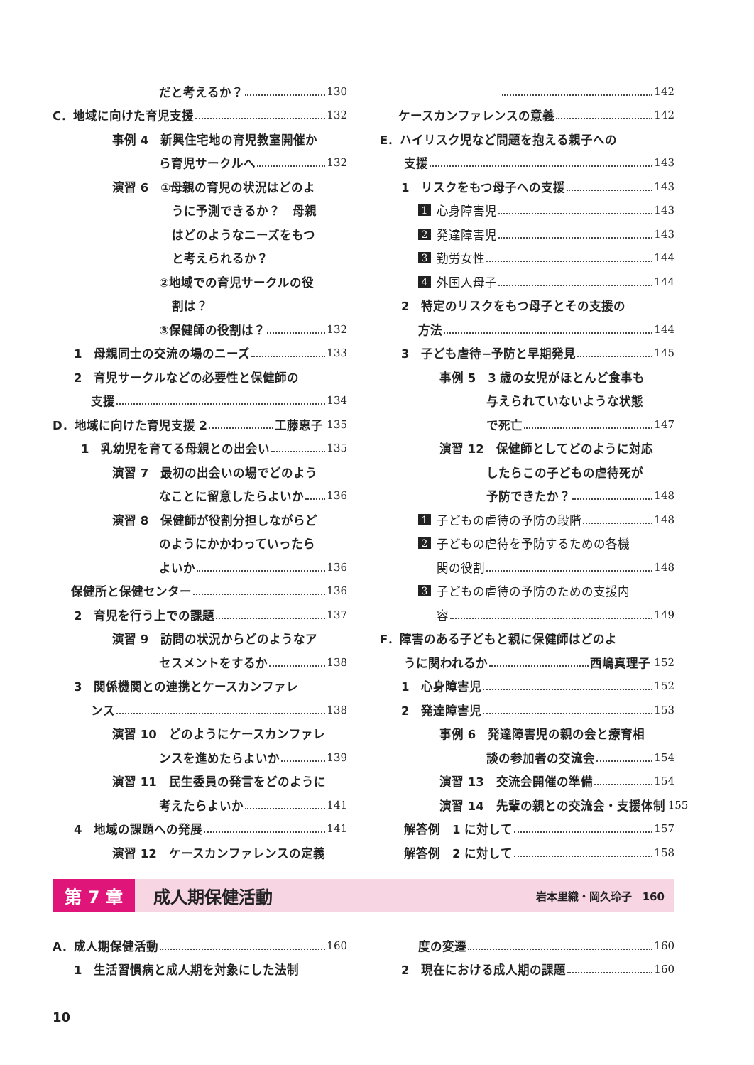だと考えるか？ 130
C．地域に向けた育児支援 132
事例 4　新興住宅地の育児教室開催か
ら育児サークルへ 132
演習 6　①母親の育児の状況はどのよ
うに予測できるか？　母親
はどのようなニーズをもつ
と考えられるか？
②地域での育児サークルの役
割は？
③保健師の役割は？ 132
1　母親同士の交流の場のニーズ 133
2　育児サークルなどの必要性と保健師の
支援 134
D．地域に向けた育児支援 2 工藤恵子 135
1　乳幼児を育てる母親との出会い 135
演習 7　最初の出会いの場でどのよう
なことに留意したらよいか 136
演習 8　保健師が役割分担しながらど
のようにかかわっていったら
よいか 136
保健所と保健センター 136
2　育児を行う上での課題 137
演習 9　訪問の状況からどのようなア
セスメントをするか 138
3　関係機関との連携とケースカンファレ
ンス 138
演習 10　どのようにケースカンファレ
ンスを進めたらよいか 139
演習 11　民生委員の発言をどのように
考えたらよいか 141
4　地域の課題への発展 141
演習 12　ケースカンファレンスの定義
142
ケースカンファレンスの意義 142
E．ハイリスク児など問題を抱える親子への
支援 143
1　リスクをもつ母子への支援 143
1 心身障害児 143
2 発達障害児 143
3 勤労女性 144
4 外国人母子 144
2　特定のリスクをもつ母子とその支援の
方法 144
3　子ども虐待−予防と早期発見 145
事例 5　3 歳の女児がほとんど食事も
与えられていないような状態
で死亡 147
演習 12　保健師としてどのように対応
したらこの子どもの虐待死が
予防できたか？ 148
1 子どもの虐待の予防の段階 148
2 子どもの虐待を予防するための各機
関の役割 148
3 子どもの虐待の予防のための支援内
容 149
F．障害のある子どもと親に保健師はどのよ
うに関われるか 西嶋真理子 152
1　心身障害児 152
2　発達障害児 153
事例 6　発達障害児の親の会と療育相
談の参加者の交流会 154
演習 13　交流会開催の準備 154
演習 14　先輩の親との交流会・支援体制 155
解答例　1 に対して 157
解答例　2 に対して 158
第 7 章
成人期保健活動
岩本里織・岡久玲子　160
A．成人期保健活動 160
1　生活習慣病と成人期を対象にした法制
度の変遷 160
2　現在における成人期の課題 160
10